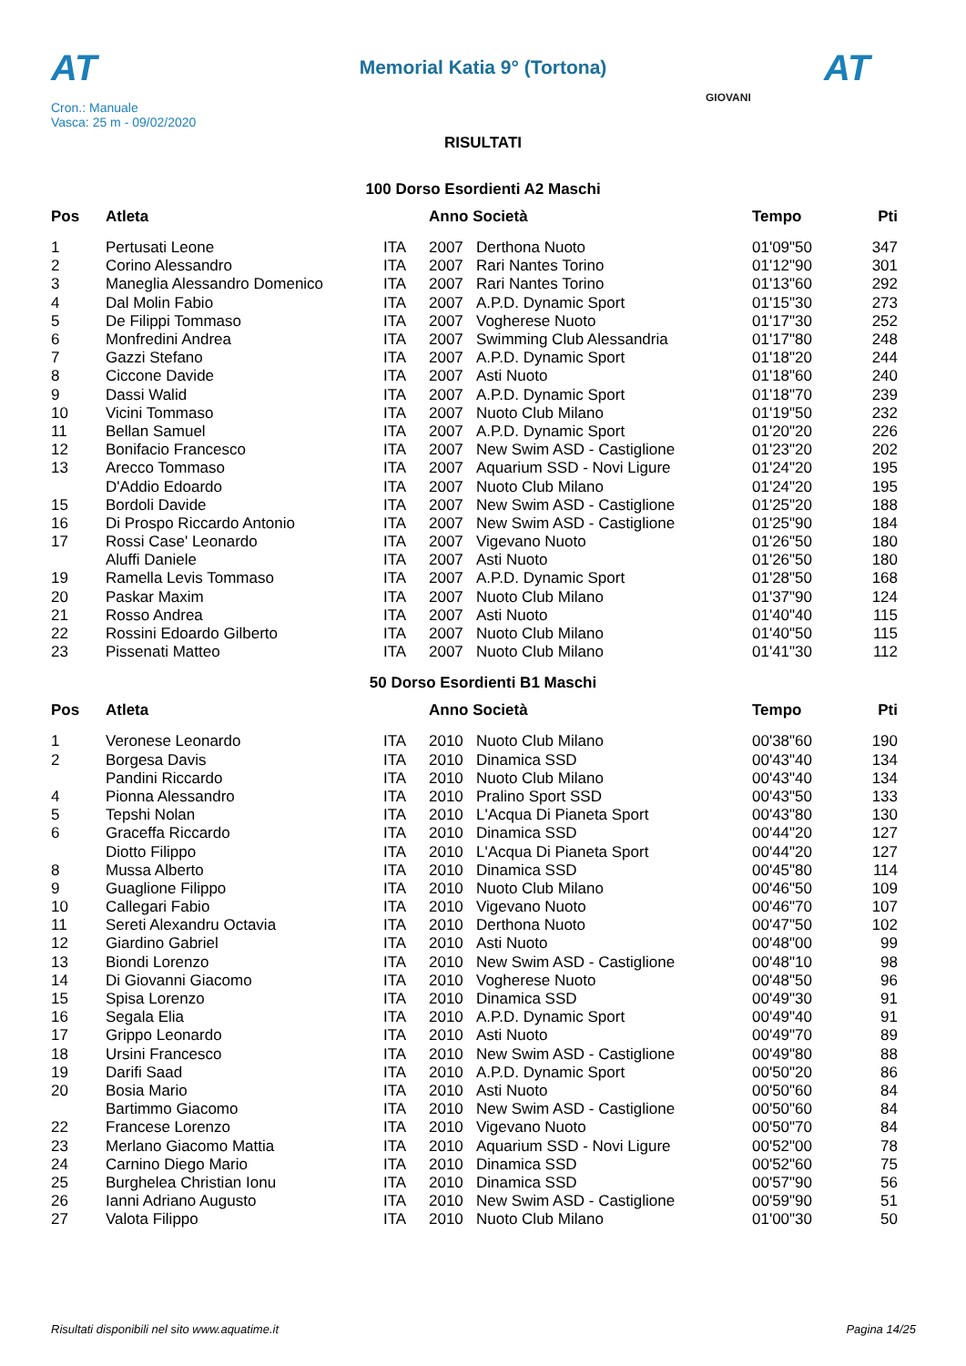AT AT
Memorial Katia 9° (Tortona)
Cron.: Manuale
Vasca: 25 m - 09/02/2020
GIOVANI
RISULTATI
100 Dorso Esordienti A2 Maschi
| Pos | Atleta | | Anno Società | | Tempo | Pti |
| --- | --- | --- | --- | --- | --- | --- |
| 1 | Pertusati Leone | ITA | 2007 | Derthona Nuoto | 01'09"50 | 347 |
| 2 | Corino Alessandro | ITA | 2007 | Rari Nantes Torino | 01'12"90 | 301 |
| 3 | Maneglia Alessandro Domenico | ITA | 2007 | Rari Nantes Torino | 01'13"60 | 292 |
| 4 | Dal Molin Fabio | ITA | 2007 | A.P.D. Dynamic Sport | 01'15"30 | 273 |
| 5 | De Filippi Tommaso | ITA | 2007 | Vogherese Nuoto | 01'17"30 | 252 |
| 6 | Monfredini Andrea | ITA | 2007 | Swimming Club Alessandria | 01'17"80 | 248 |
| 7 | Gazzi Stefano | ITA | 2007 | A.P.D. Dynamic Sport | 01'18"20 | 244 |
| 8 | Ciccone Davide | ITA | 2007 | Asti Nuoto | 01'18"60 | 240 |
| 9 | Dassi Walid | ITA | 2007 | A.P.D. Dynamic Sport | 01'18"70 | 239 |
| 10 | Vicini Tommaso | ITA | 2007 | Nuoto Club Milano | 01'19"50 | 232 |
| 11 | Bellan Samuel | ITA | 2007 | A.P.D. Dynamic Sport | 01'20"20 | 226 |
| 12 | Bonifacio Francesco | ITA | 2007 | New Swim ASD - Castiglione | 01'23"20 | 202 |
| 13 | Arecco Tommaso | ITA | 2007 | Aquarium SSD - Novi Ligure | 01'24"20 | 195 |
| | D'Addio Edoardo | ITA | 2007 | Nuoto Club Milano | 01'24"20 | 195 |
| 15 | Bordoli Davide | ITA | 2007 | New Swim ASD - Castiglione | 01'25"20 | 188 |
| 16 | Di Prospo Riccardo Antonio | ITA | 2007 | New Swim ASD - Castiglione | 01'25"90 | 184 |
| 17 | Rossi Case' Leonardo | ITA | 2007 | Vigevano Nuoto | 01'26"50 | 180 |
| | Aluffi Daniele | ITA | 2007 | Asti Nuoto | 01'26"50 | 180 |
| 19 | Ramella Levis Tommaso | ITA | 2007 | A.P.D. Dynamic Sport | 01'28"50 | 168 |
| 20 | Paskar Maxim | ITA | 2007 | Nuoto Club Milano | 01'37"90 | 124 |
| 21 | Rosso Andrea | ITA | 2007 | Asti Nuoto | 01'40"40 | 115 |
| 22 | Rossini Edoardo Gilberto | ITA | 2007 | Nuoto Club Milano | 01'40"50 | 115 |
| 23 | Pissenati Matteo | ITA | 2007 | Nuoto Club Milano | 01'41"30 | 112 |
50 Dorso Esordienti B1 Maschi
| Pos | Atleta | | Anno Società | | Tempo | Pti |
| --- | --- | --- | --- | --- | --- | --- |
| 1 | Veronese Leonardo | ITA | 2010 | Nuoto Club Milano | 00'38"60 | 190 |
| 2 | Borgesa Davis | ITA | 2010 | Dinamica SSD | 00'43"40 | 134 |
| | Pandini Riccardo | ITA | 2010 | Nuoto Club Milano | 00'43"40 | 134 |
| 4 | Pionna Alessandro | ITA | 2010 | Pralino Sport SSD | 00'43"50 | 133 |
| 5 | Tepshi Nolan | ITA | 2010 | L'Acqua Di Pianeta Sport | 00'43"80 | 130 |
| 6 | Graceffa Riccardo | ITA | 2010 | Dinamica SSD | 00'44"20 | 127 |
| | Diotto Filippo | ITA | 2010 | L'Acqua Di Pianeta Sport | 00'44"20 | 127 |
| 8 | Mussa Alberto | ITA | 2010 | Dinamica SSD | 00'45"80 | 114 |
| 9 | Guaglione Filippo | ITA | 2010 | Nuoto Club Milano | 00'46"50 | 109 |
| 10 | Callegari Fabio | ITA | 2010 | Vigevano Nuoto | 00'46"70 | 107 |
| 11 | Sereti Alexandru Octavia | ITA | 2010 | Derthona Nuoto | 00'47"50 | 102 |
| 12 | Giardino Gabriel | ITA | 2010 | Asti Nuoto | 00'48"00 | 99 |
| 13 | Biondi Lorenzo | ITA | 2010 | New Swim ASD - Castiglione | 00'48"10 | 98 |
| 14 | Di Giovanni Giacomo | ITA | 2010 | Vogherese Nuoto | 00'48"50 | 96 |
| 15 | Spisa Lorenzo | ITA | 2010 | Dinamica SSD | 00'49"30 | 91 |
| 16 | Segala Elia | ITA | 2010 | A.P.D. Dynamic Sport | 00'49"40 | 91 |
| 17 | Grippo Leonardo | ITA | 2010 | Asti Nuoto | 00'49"70 | 89 |
| 18 | Ursini Francesco | ITA | 2010 | New Swim ASD - Castiglione | 00'49"80 | 88 |
| 19 | Darifi Saad | ITA | 2010 | A.P.D. Dynamic Sport | 00'50"20 | 86 |
| 20 | Bosia Mario | ITA | 2010 | Asti Nuoto | 00'50"60 | 84 |
| | Bartimmo Giacomo | ITA | 2010 | New Swim ASD - Castiglione | 00'50"60 | 84 |
| 22 | Francese Lorenzo | ITA | 2010 | Vigevano Nuoto | 00'50"70 | 84 |
| 23 | Merlano Giacomo Mattia | ITA | 2010 | Aquarium SSD - Novi Ligure | 00'52"00 | 78 |
| 24 | Carnino Diego Mario | ITA | 2010 | Dinamica SSD | 00'52"60 | 75 |
| 25 | Burghelea Christian Ionu | ITA | 2010 | Dinamica SSD | 00'57"90 | 56 |
| 26 | Ianni Adriano Augusto | ITA | 2010 | New Swim ASD - Castiglione | 00'59"90 | 51 |
| 27 | Valota Filippo | ITA | 2010 | Nuoto Club Milano | 01'00"30 | 50 |
Risultati disponibili nel sito www.aquatime.it Pagina 14/25